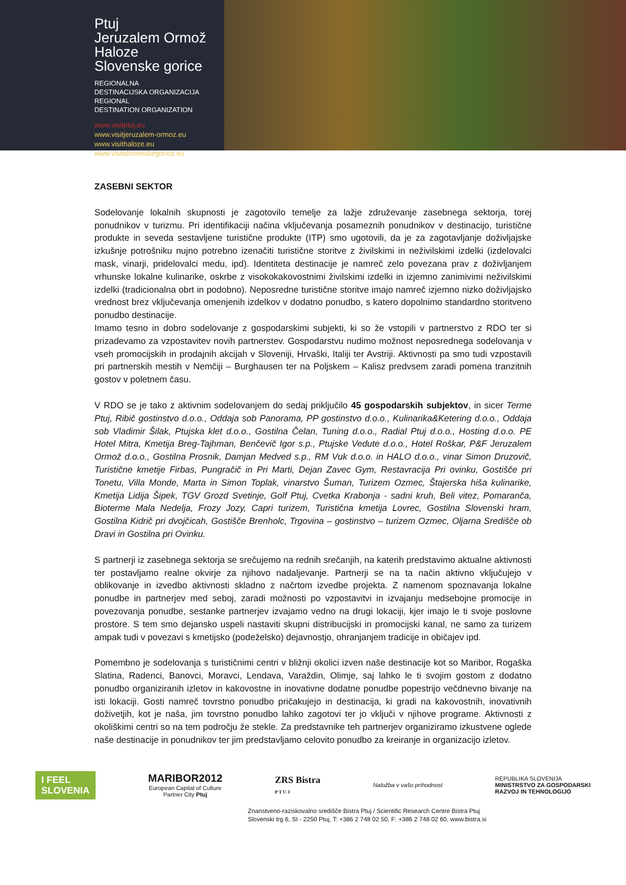Ptuj
Jeruzalem Ormož
Haloze
Slovenske gorice
REGIONALNA
DESTINACIJSKA ORGANIZACIJA
REGIONAL
DESTINATION ORGANIZATION
www.visitptuj.eu
www.visitjeruzalem-ormoz.eu
www.visithaloze.eu
www.visitslovenskegorice.eu
ZASEBNI SEKTOR
Sodelovanje lokalnih skupnosti je zagotovilo temelje za lažje združevanje zasebnega sektorja, torej ponudnikov v turizmu. Pri identifikaciji načina vključevanja posameznih ponudnikov v destinacijo, turistične produkte in seveda sestavljene turistične produkte (ITP) smo ugotovili, da je za zagotavljanje doživljajske izkušnje potrošniku nujno potrebno izenačiti turistične storitve z živilskimi in neživilskimi izdelki (izdelovalci mask, vinarji, pridelovalci medu, ipd). Identiteta destinacije je namreč zelo povezana prav z doživljanjem vrhunske lokalne kulinarike, oskrbe z visokokakovostnimi živilskimi izdelki in izjemno zanimivimi neživilskimi izdelki (tradicionalna obrt in podobno). Neposredne turistične storitve imajo namreč izjemno nizko doživljajsko vrednost brez vključevanja omenjenih izdelkov v dodatno ponudbo, s katero dopolnimo standardno storitveno ponudbo destinacije.
Imamo tesno in dobro sodelovanje z gospodarskimi subjekti, ki so že vstopili v partnerstvo z RDO ter si prizadevamo za vzpostavitev novih partnerstev. Gospodarstvu nudimo možnost neposrednega sodelovanja v vseh promocijskih in prodajnih akcijah v Sloveniji, Hrvaški, Italiji ter Avstriji. Aktivnosti pa smo tudi vzpostavili pri partnerskih mestih v Nemčiji – Burghausen ter na Poljskem – Kalisz predvsem zaradi pomena tranzitnih gostov v poletnem času.
V RDO se je tako z aktivnim sodelovanjem do sedaj priključilo 45 gospodarskih subjektov, in sicer Terme Ptuj, Ribič gostinstvo d.o.o., Oddaja sob Panorama, PP gostinstvo d.o.o., Kulinarika&Ketering d.o.o., Oddaja sob Vladimir Šilak, Ptujska klet d.o.o., Gostilna Čelan, Tuning d.o.o., Radial Ptuj d.o.o., Hosting d.o.o. PE Hotel Mitra, Kmetija Breg-Tajhman, Benčevič Igor s.p., Ptujske Vedute d.o.o., Hotel Roškar, P&F Jeruzalem Ormož d.o.o., Gostilna Prosnik, Damjan Medved s.p., RM Vuk d.o.o. in HALO d.o.o., vinar Simon Druzovič, Turistične kmetije Firbas, Pungračič in Pri Marti, Dejan Zavec Gym, Restavracija Pri ovinku, Gostišče pri Tonetu, Villa Monde, Marta in Simon Toplak, vinarstvo Šuman, Turizem Ozmec, Štajerska hiša kulinarike, Kmetija Lidija Šipek, TGV Grozd Svetinje, Golf Ptuj, Cvetka Krabonja - sadni kruh, Beli vitez, Pomaranča, Bioterme Mala Nedelja, Frozy Jozy, Capri turizem, Turistična kmetija Lovrec, Gostilna Slovenski hram, Gostilna Kidrič pri dvojčicah, Gostišče Brenholc, Trgovina – gostinstvo – turizem Ozmec, Oljarna Središče ob Dravi in Gostilna pri Ovinku.
S partnerji iz zasebnega sektorja se srečujemo na rednih srečanjih, na katerih predstavimo aktualne aktivnosti ter postavljamo realne okvirje za njihovo nadaljevanje. Partnerji se na ta način aktivno vključujejo v oblikovanje in izvedbo aktivnosti skladno z načrtom izvedbe projekta. Z namenom spoznavanja lokalne ponudbe in partnerjev med seboj, zaradi možnosti po vzpostavitvi in izvajanju medsebojne promocije in povezovanja ponudbe, sestanke partnerjev izvajamo vedno na drugi lokaciji, kjer imajo le ti svoje poslovne prostore. S tem smo dejansko uspeli nastaviti skupni distribucijski in promocijski kanal, ne samo za turizem ampak tudi v povezavi s kmetijsko (podeželsko) dejavnostjo, ohranjanjem tradicije in običajev ipd.
Pomembno je sodelovanja s turističnimi centri v bližnji okolici izven naše destinacije kot so Maribor, Rogaška Slatina, Radenci, Banovci, Moravci, Lendava, Varaždin, Olimje, saj lahko le ti svojim gostom z dodatno ponudbo organiziranih izletov in kakovostne in inovativne dodatne ponudbe popestrijo večdnevno bivanje na isti lokaciji. Gosti namreč tovrstno ponudbo pričakujejo in destinacija, ki gradi na kakovostnih, inovativnih doživetjih, kot je naša, jim tovrstno ponudbo lahko zagotovi ter jo vključi v njihove programe. Aktivnosti z okoliškimi centri so na tem področju že stekle. Za predstavnike teh partnerjev organiziramo izkustvene oglede naše destinacije in ponudnikov ter jim predstavljamo celovito ponudbo za kreiranje in organizacijo izletov.
I FEEL
SLOVENIA
MARIBOR2012
European Capital of Culture
Partner City Ptuj
ZRS Bistra
P T U J
Naložba v vašo prihodnost
REPUBLIKA SLOVENIJA
MINISTRSTVO ZA GOSPODARSKI
RAZVOJ IN TEHNOLOGIJO
Znanstveno-raziskovalno središče Bistra Ptuj / Scientific Research Centre Bistra Ptuj
Slovenski trg 6, SI - 2250 Ptuj, T: +386 2 748 02 50, F: +386 2 748 02 60, www.bistra.si